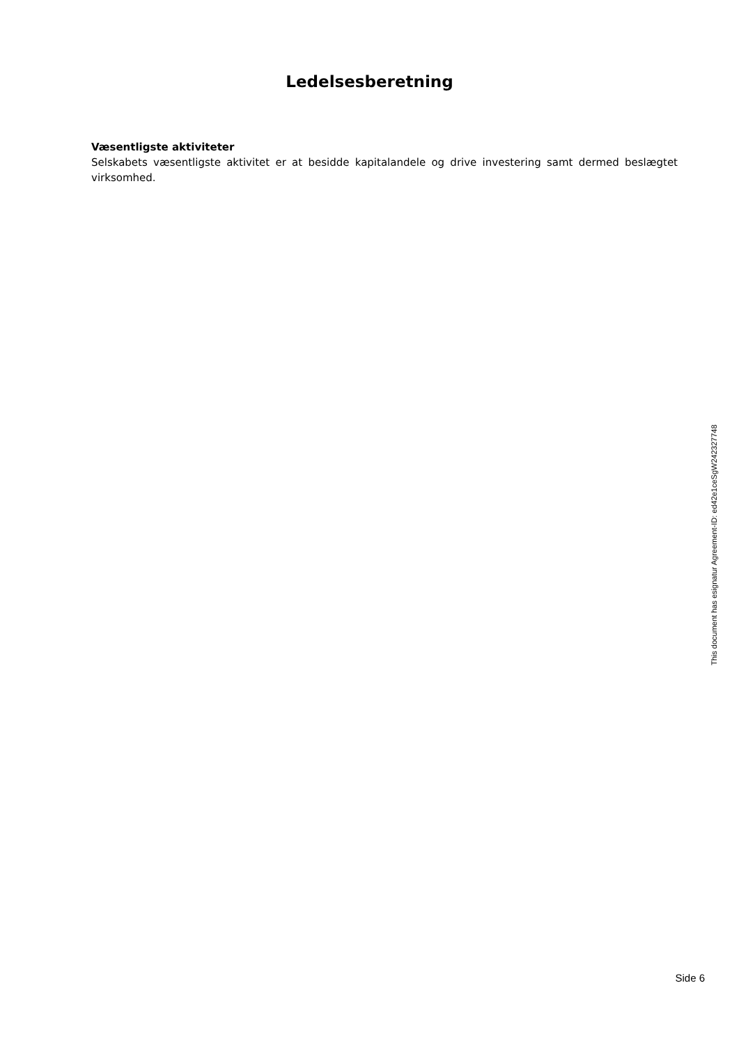Ledelsesberetning
Væsentligste aktiviteter
Selskabets væsentligste aktivitet er at besidde kapitalandele og drive investering samt dermed beslægtet virksomhed.
This document has esignatur Agreement-ID: ed42e1ceSgW242327748
Side 6